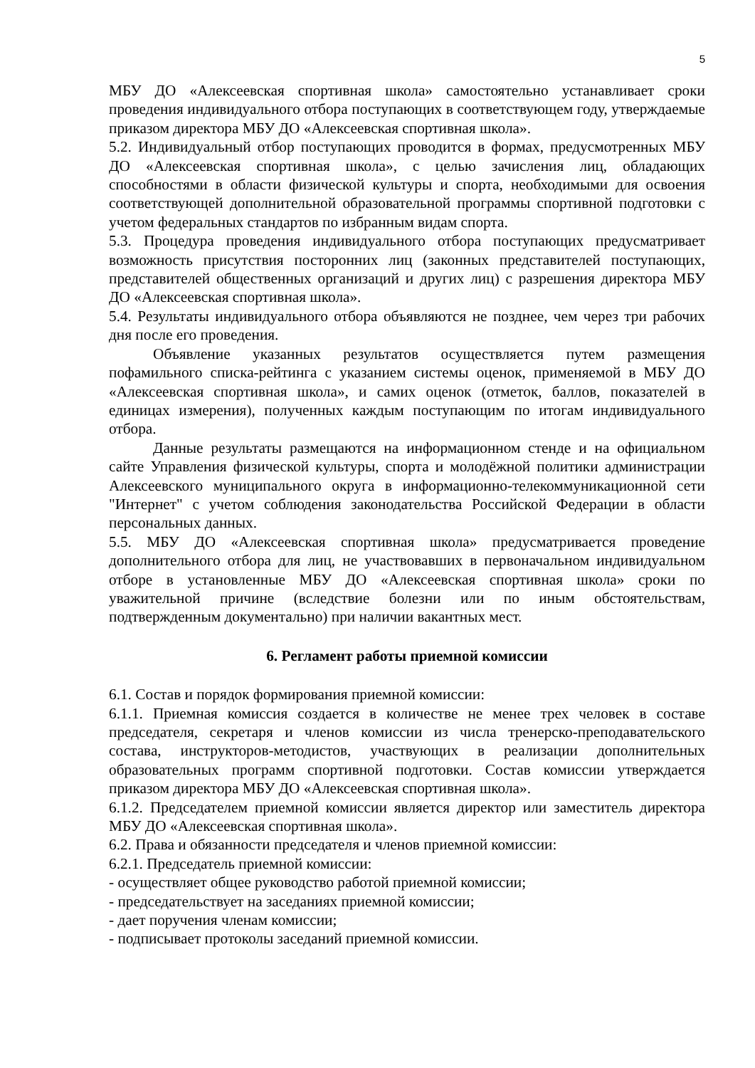5
МБУ ДО «Алексеевская спортивная школа» самостоятельно устанавливает сроки проведения индивидуального отбора поступающих в соответствующем году, утверждаемые приказом директора МБУ ДО «Алексеевская спортивная школа».
5.2. Индивидуальный отбор поступающих проводится в формах, предусмотренных МБУ ДО «Алексеевская спортивная школа», с целью зачисления лиц, обладающих способностями в области физической культуры и спорта, необходимыми для освоения соответствующей дополнительной образовательной программы спортивной подготовки с учетом федеральных стандартов по избранным видам спорта.
5.3. Процедура проведения индивидуального отбора поступающих предусматривает возможность присутствия посторонних лиц (законных представителей поступающих, представителей общественных организаций и других лиц) с разрешения директора МБУ ДО «Алексеевская спортивная школа».
5.4. Результаты индивидуального отбора объявляются не позднее, чем через три рабочих дня после его проведения.
Объявление указанных результатов осуществляется путем размещения пофамильного списка-рейтинга с указанием системы оценок, применяемой в МБУ ДО «Алексеевская спортивная школа», и самих оценок (отметок, баллов, показателей в единицах измерения), полученных каждым поступающим по итогам индивидуального отбора.
Данные результаты размещаются на информационном стенде и на официальном сайте Управления физической культуры, спорта и молодёжной политики администрации Алексеевского муниципального округа в информационно-телекоммуникационной сети "Интернет" с учетом соблюдения законодательства Российской Федерации в области персональных данных.
5.5. МБУ ДО «Алексеевская спортивная школа» предусматривается проведение дополнительного отбора для лиц, не участвовавших в первоначальном индивидуальном отборе в установленные МБУ ДО «Алексеевская спортивная школа» сроки по уважительной причине (вследствие болезни или по иным обстоятельствам, подтвержденным документально) при наличии вакантных мест.
6. Регламент работы приемной комиссии
6.1. Состав и порядок формирования приемной комиссии:
6.1.1. Приемная комиссия создается в количестве не менее трех человек в составе председателя, секретаря и членов комиссии из числа тренерско-преподавательского состава, инструкторов-методистов, участвующих в реализации дополнительных образовательных программ спортивной подготовки. Состав комиссии утверждается приказом директора МБУ ДО «Алексеевская спортивная школа».
6.1.2. Председателем приемной комиссии является директор или заместитель директора МБУ ДО «Алексеевская спортивная школа».
6.2. Права и обязанности председателя и членов приемной комиссии:
6.2.1. Председатель приемной комиссии:
- осуществляет общее руководство работой приемной комиссии;
- председательствует на заседаниях приемной комиссии;
- дает поручения членам комиссии;
- подписывает протоколы заседаний приемной комиссии.